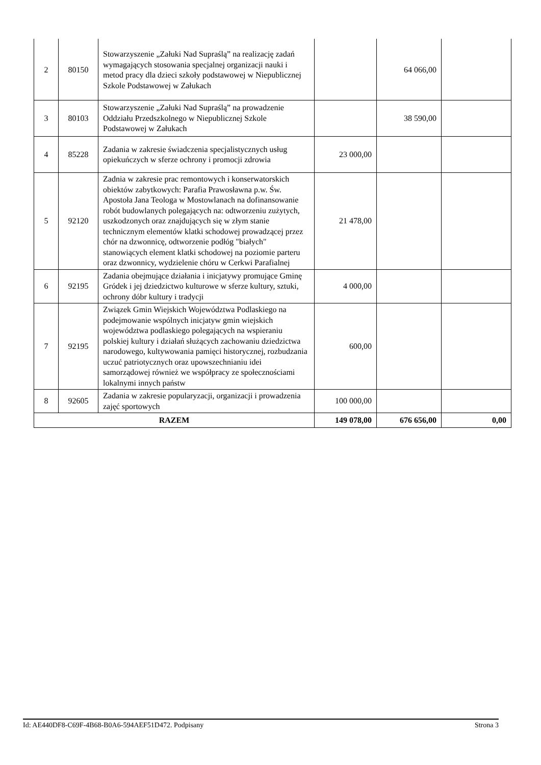| 2 | 80150 | Stowarzyszenie „Załuki Nad Supraślą” na realizację zadań wymagających stosowania specjalnej organizacji nauki i metod pracy dla dzieci szkoły podstawowej w Niepublicznej Szkole Podstawowej w Załukach | | 64 066,00 | |
| 3 | 80103 | Stowarzyszenie „Załuki Nad Supraślą” na prowadzenie Oddziału Przedszkolnego w Niepublicznej Szkole Podstawowej w Załukach | | 38 590,00 | |
| 4 | 85228 | Zadania w zakresie świadczenia specjalistycznych usług opiekuńczych w sferze ochrony i promocji zdrowia | 23 000,00 | | |
| 5 | 92120 | Zadnia w zakresie prac remontowych i konserwatorskich obiektów zabytkowych: Parafia Prawosławna p.w. Św. Apostoła Jana Teologa w Mostowlanach na dofinansowanie robót budowlanych polegających na: odtworzeniu zużytych, uszkodzonych oraz znajdujących się w złym stanie technicznym elementów klatki schodowej prowadzącej przez chór na dzwonnicę, odtworzenie podłóg "białych" stanowiących element klatki schodowej na poziomie parteru oraz dzwonnicy, wydzielenie chóru w Cerkwi Parafialnej | 21 478,00 | | |
| 6 | 92195 | Zadania obejmujące działania i inicjatywy promujące Gminę Gródek i jej dziedzictwo kulturowe w sferze kultury, sztuki, ochrony dóbr kultury i tradycji | 4 000,00 | | |
| 7 | 92195 | Związek Gmin Wiejskich Województwa Podlaskiego na podejmowanie wspólnych inicjatyw gmin wiejskich województwa podlaskiego polegających na wspieraniu polskiej kultury i działań służących zachowaniu dziedzictwa narodowego, kultywowania pamięci historycznej, rozbudzania uczuć patriotycznych oraz upowszechnianiu idei samorządowej również we współpracy ze społecznościami lokalnymi innych państw | 600,00 | | |
| 8 | 92605 | Zadania w zakresie popularyzacji, organizacji i prowadzenia zajęć sportowych | 100 000,00 | | |
| RAZEM | | | 149 078,00 | 676 656,00 | 0,00 |
Id: AE440DF8-C69F-4B68-B0A6-594AEF51D472. Podpisany Strona 3